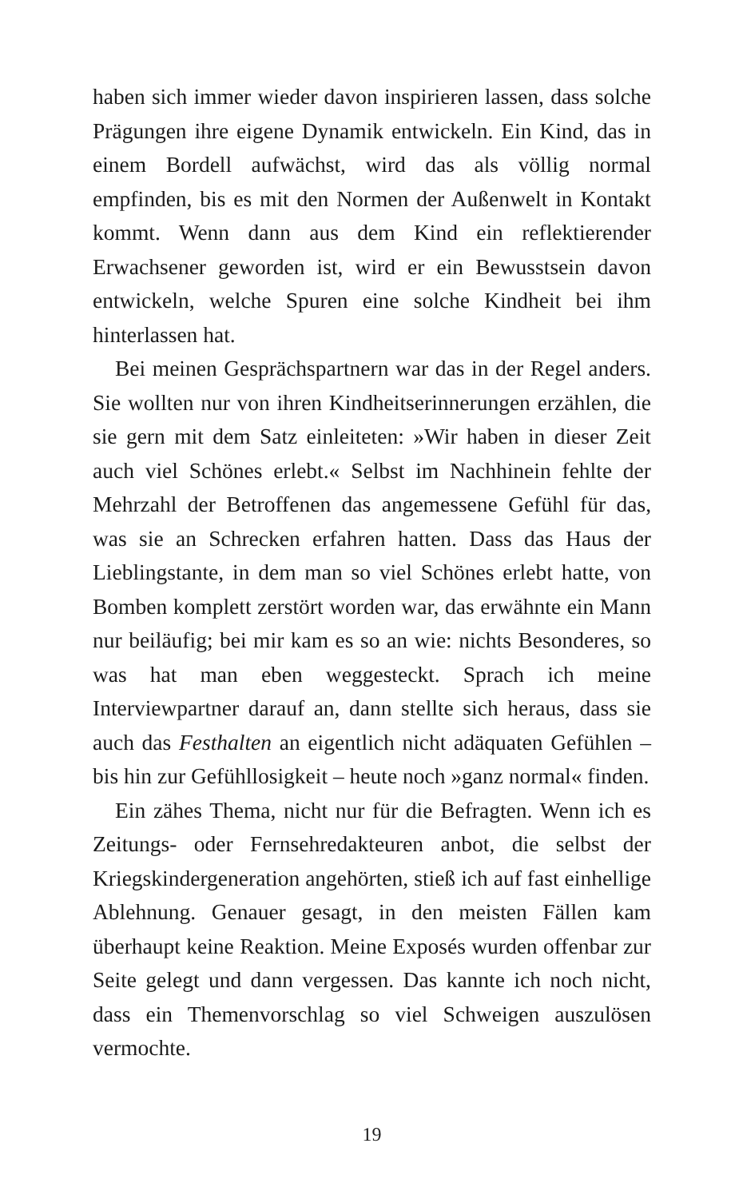haben sich immer wieder davon inspirieren lassen, dass solche Prägungen ihre eigene Dynamik entwickeln. Ein Kind, das in einem Bordell aufwächst, wird das als völlig normal empfinden, bis es mit den Normen der Außenwelt in Kontakt kommt. Wenn dann aus dem Kind ein reflektierender Erwachsener geworden ist, wird er ein Bewusstsein davon entwickeln, welche Spuren eine solche Kindheit bei ihm hinterlassen hat.
Bei meinen Gesprächspartnern war das in der Regel anders. Sie wollten nur von ihren Kindheitserinnerungen erzählen, die sie gern mit dem Satz einleiteten: »Wir haben in dieser Zeit auch viel Schönes erlebt.« Selbst im Nachhinein fehlte der Mehrzahl der Betroffenen das angemessene Gefühl für das, was sie an Schrecken erfahren hatten. Dass das Haus der Lieblingstante, in dem man so viel Schönes erlebt hatte, von Bomben komplett zerstört worden war, das erwähnte ein Mann nur beiläufig; bei mir kam es so an wie: nichts Besonderes, so was hat man eben weggesteckt. Sprach ich meine Interviewpartner darauf an, dann stellte sich heraus, dass sie auch das Festhalten an eigentlich nicht adäquaten Gefühlen – bis hin zur Gefühllosigkeit – heute noch »ganz normal« finden.
Ein zähes Thema, nicht nur für die Befragten. Wenn ich es Zeitungs- oder Fernsehredakteuren anbot, die selbst der Kriegskindergeneration angehörten, stieß ich auf fast einhellige Ablehnung. Genauer gesagt, in den meisten Fällen kam überhaupt keine Reaktion. Meine Exposés wurden offenbar zur Seite gelegt und dann vergessen. Das kannte ich noch nicht, dass ein Themenvorschlag so viel Schweigen auszulösen vermochte.
19